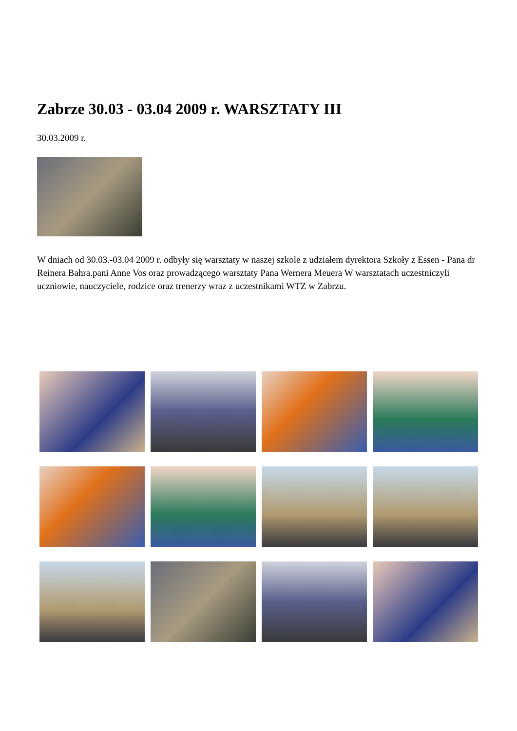Zabrze 30.03 - 03.04 2009 r. WARSZTATY III
30.03.2009 r.
W dniach od 30.03.-03.04 2009 r. odbyły się warsztaty w naszej szkole z udziałem dyrektora Szkoły z Essen - Pana dr Reinera Bahra.pani Anne Vos oraz prowadzącego warsztaty Pana Wernera Meuera W warsztatach uczestniczyli uczniowie, nauczyciele, rodzice oraz trenerzy wraz z uczestnikami WTZ w Zabrzu.